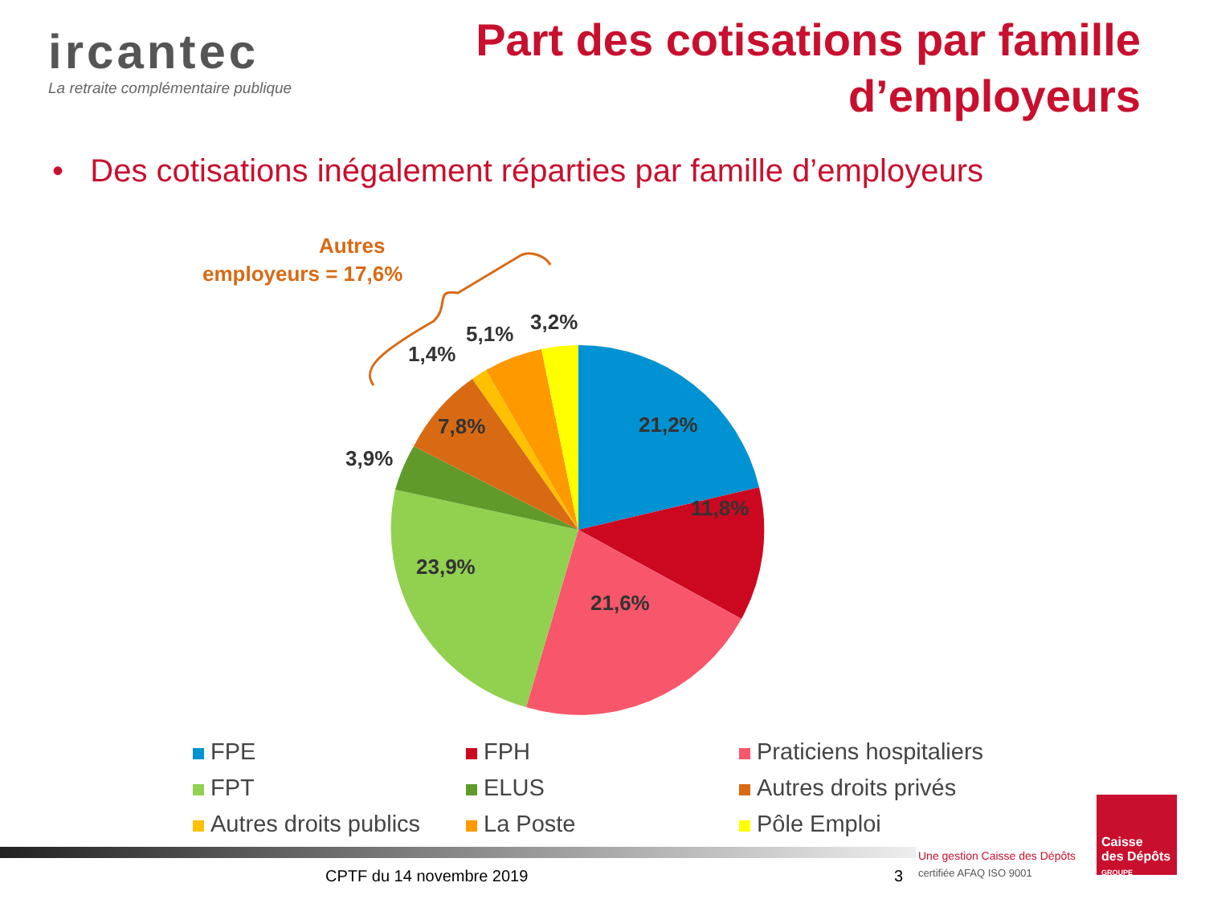ircantec
La retraite complémentaire publique
Part des cotisations par famille
d’employeurs
• Des cotisations inégalement réparties par famille d’employeurs
21,2%
11,8%
21,6%
23,9%
3,9%
7,8%
1,4%
5,1%
3,2%
Autres
employeurs = 17,6%
FPE
FPH
Praticiens hospitaliers
FPT
ELUS
Autres droits privés
Autres droits publics
La Poste
Pôle Emploi
CPTF du 14 novembre 2019 3
Une gestion Caisse des Dépôts
certifiée AFAQ ISO 9001
Caisse
des Dépôts
GROUPE